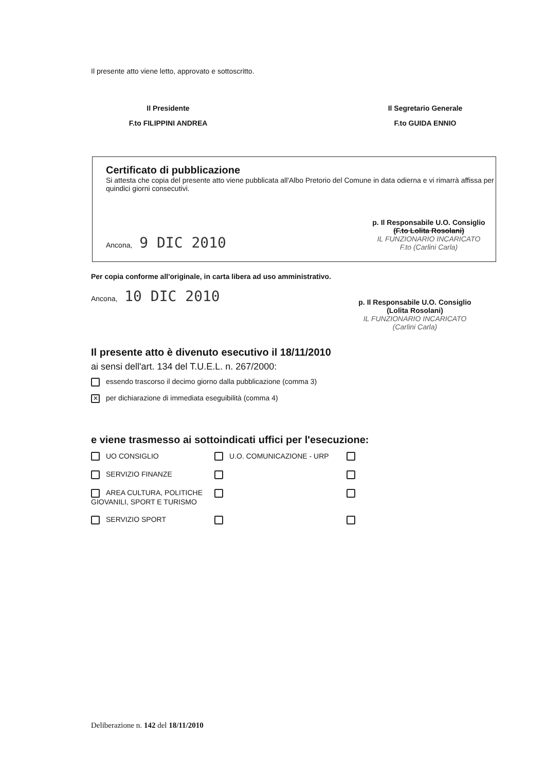Il presente atto viene letto, approvato e sottoscritto.
Il Presidente
F.to FILIPPINI ANDREA
Il Segretario Generale
F.to GUIDA ENNIO
Certificato di pubblicazione
Si attesta che copia del presente atto viene pubblicata all'Albo Pretorio del Comune in data odierna e vi rimarrà affissa per quindici giorni consecutivi.
Ancona, 9 DIC 2010
p. Il Responsabile U.O. Consiglio
(F.to Lolita Rosolani)
IL FUNZIONARIO INCARICATO
F.to (Carlini Carla)
Per copia conforme all'originale, in carta libera ad uso amministrativo.
Ancona, 10 DIC 2010
p. Il Responsabile U.O. Consiglio
(Lolita Rosolani)
IL FUNZIONARIO INCARICATO
(Carlini Carla)
Il presente atto è divenuto esecutivo il 18/11/2010
ai sensi dell'art. 134 del T.U.E.L. n. 267/2000:
essendo trascorso il decimo giorno dalla pubblicazione (comma 3)
✕ per dichiarazione di immediata eseguibilità (comma 4)
e viene trasmesso ai sottoindicati uffici per l'esecuzione:
| UO CONSIGLIO | U.O. COMUNICAZIONE - URP | |
| SERVIZIO FINANZE | | |
| AREA CULTURA, POLITICHE GIOVANILI, SPORT E TURISMO | | |
| SERVIZIO SPORT | | |
Deliberazione n. 142 del 18/11/2010